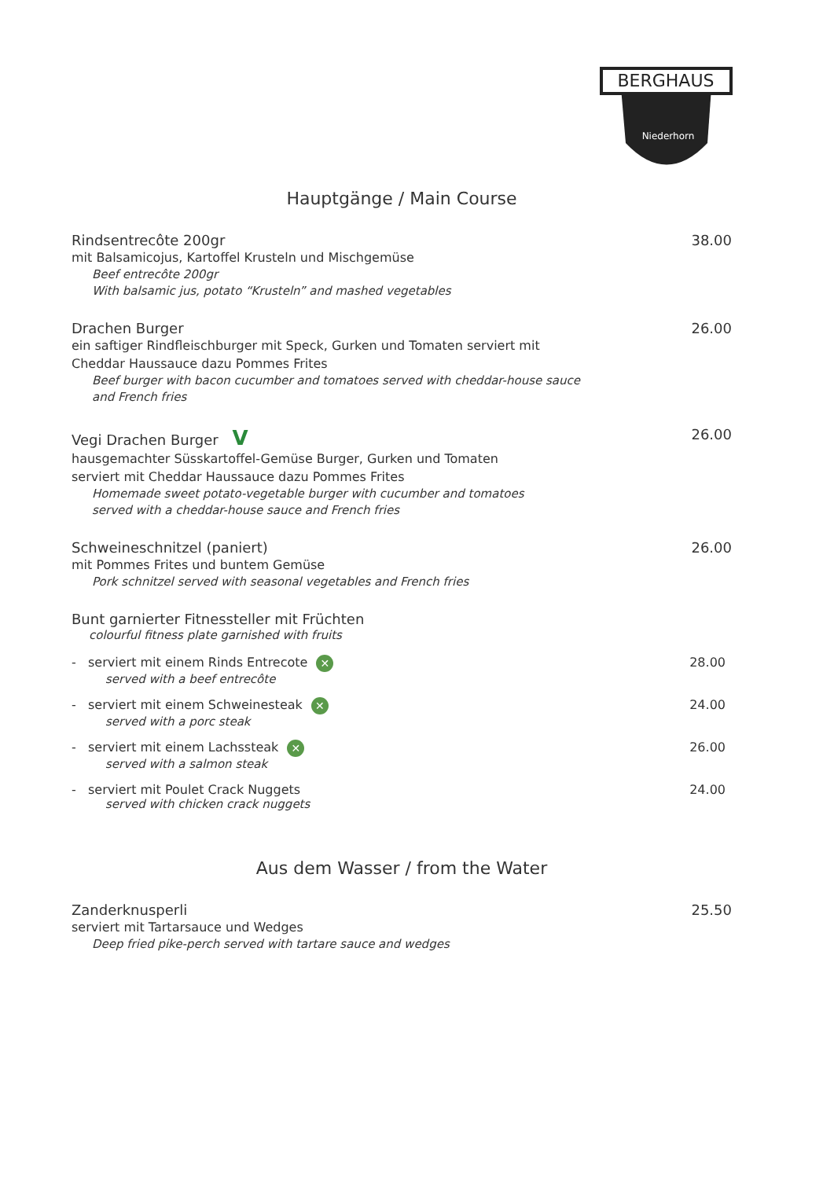BERGHAUS
Niederhorn
Hauptgänge / Main Course
Rindsentrecôte 200gr 38.00
mit Balsamicojus, Kartoffel Krusteln und Mischgemüse
Beef entrecôte 200gr
With balsamic jus, potato “Krusteln” and mashed vegetables
Drachen Burger 26.00
ein saftiger Rindfleischburger mit Speck, Gurken und Tomaten serviert mit
Cheddar Haussauce dazu Pommes Frites
Beef burger with bacon cucumber and tomatoes served with cheddar-house sauce
and French fries
Vegi Drachen Burger V 26.00
hausgemachter Süsskartoffel-Gemüse Burger, Gurken und Tomaten
serviert mit Cheddar Haussauce dazu Pommes Frites
Homemade sweet potato-vegetable burger with cucumber and tomatoes
served with a cheddar-house sauce and French fries
Schweineschnitzel (paniert) 26.00
mit Pommes Frites und buntem Gemüse
Pork schnitzel served with seasonal vegetables and French fries
Bunt garnierter Fitnessteller mit Früchten
colourful fitness plate garnished with fruits
- serviert mit einem Rinds Entrecote ✕ 28.00
served with a beef entrecôte
- serviert mit einem Schweinesteak ✕ 24.00
served with a porc steak
- serviert mit einem Lachssteak ✕ 26.00
served with a salmon steak
- serviert mit Poulet Crack Nuggets 24.00
served with chicken crack nuggets
Aus dem Wasser / from the Water
Zanderknusperli 25.50
serviert mit Tartarsauce und Wedges
Deep fried pike-perch served with tartare sauce and wedges